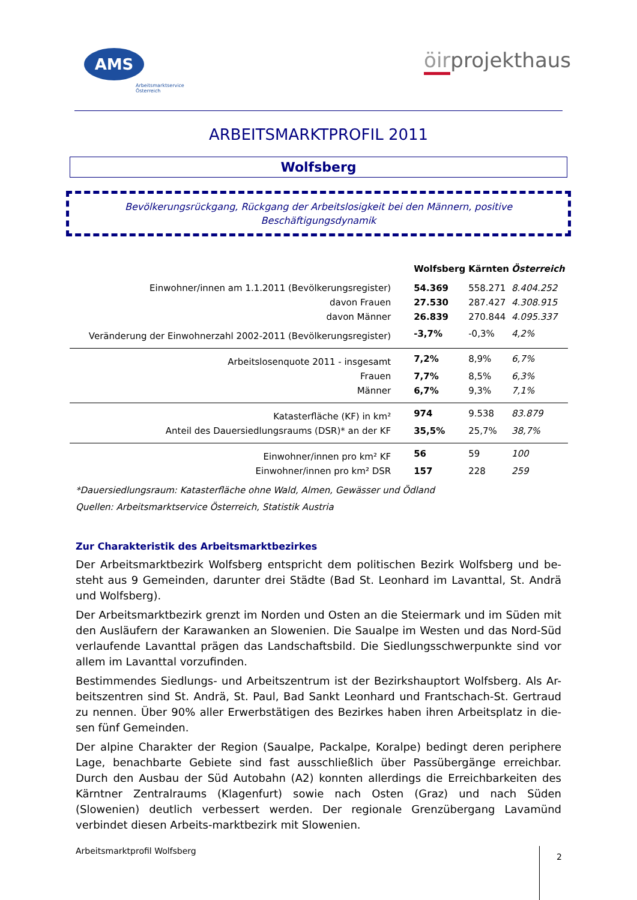AMS
Arbeitsmarktservice
Österreich
öirprojekthaus
ARBEITSMARKTPROFIL 2011
Wolfsberg
Bevölkerungsrückgang, Rückgang der Arbeitslosigkeit bei den Männern, positive Beschäftigungsdynamik
| | Wolfsberg | Kärnten | Österreich |
| Einwohner/innen am 1.1.2011 (Bevölkerungsregister) | 54.369 | 558.271 | 8.404.252 |
| davon Frauen | 27.530 | 287.427 | 4.308.915 |
| davon Männer | 26.839 | 270.844 | 4.095.337 |
| Veränderung der Einwohnerzahl 2002-2011 (Bevölkerungsregister) | -3,7% | -0,3% | 4,2% |
| Arbeitslosenquote 2011 - insgesamt | 7,2% | 8,9% | 6,7% |
| Frauen | 7,7% | 8,5% | 6,3% |
| Männer | 6,7% | 9,3% | 7,1% |
| Katasterfläche (KF) in km² | 974 | 9.538 | 83.879 |
| Anteil des Dauersiedlungsraums (DSR)* an der KF | 35,5% | 25,7% | 38,7% |
| Einwohner/innen pro km² KF | 56 | 59 | 100 |
| Einwohner/innen pro km² DSR | 157 | 228 | 259 |
*Dauersiedlungsraum: Katasterfläche ohne Wald, Almen, Gewässer und Ödland
Quellen: Arbeitsmarktservice Österreich, Statistik Austria
Zur Charakteristik des Arbeitsmarktbezirkes
Der Arbeitsmarktbezirk Wolfsberg entspricht dem politischen Bezirk Wolfsberg und be-steht aus 9 Gemeinden, darunter drei Städte (Bad St. Leonhard im Lavanttal, St. Andrä und Wolfsberg).
Der Arbeitsmarktbezirk grenzt im Norden und Osten an die Steiermark und im Süden mit den Ausläufern der Karawanken an Slowenien. Die Saualpe im Westen und das Nord-Süd verlaufende Lavanttal prägen das Landschaftsbild. Die Siedlungsschwerpunkte sind vor allem im Lavanttal vorzufinden.
Bestimmendes Siedlungs- und Arbeitszentrum ist der Bezirkshauptort Wolfsberg. Als Ar-beitszentren sind St. Andrä, St. Paul, Bad Sankt Leonhard und Frantschach-St. Gertraud zu nennen. Über 90% aller Erwerbstätigen des Bezirkes haben ihren Arbeitsplatz in die-sen fünf Gemeinden.
Der alpine Charakter der Region (Saualpe, Packalpe, Koralpe) bedingt deren periphere Lage, benachbarte Gebiete sind fast ausschließlich über Passübergänge erreichbar. Durch den Ausbau der Süd Autobahn (A2) konnten allerdings die Erreichbarkeiten des Kärntner Zentralraums (Klagenfurt) sowie nach Osten (Graz) und nach Süden (Slowenien) deutlich verbessert werden. Der regionale Grenzübergang Lavamünd verbindet diesen Arbeits-marktbezirk mit Slowenien.
Arbeitsmarktprofil Wolfsberg
2